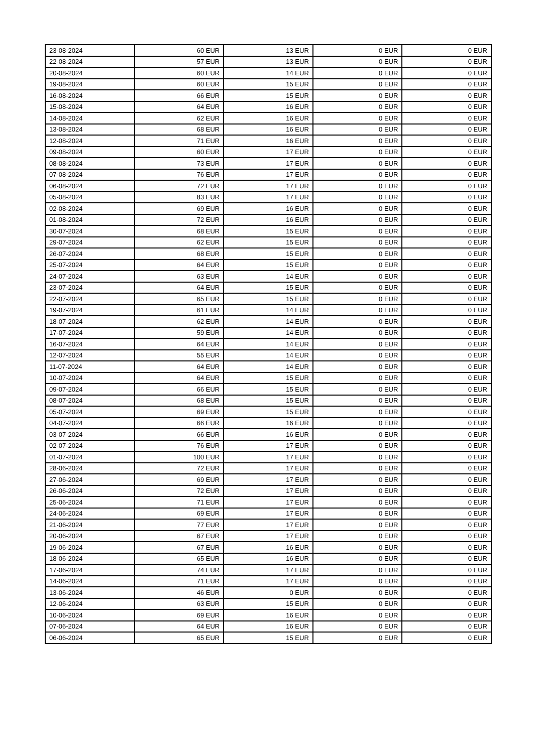| 23-08-2024 | 60 EUR | 13 EUR | 0 EUR | 0 EUR |
| 22-08-2024 | 57 EUR | 13 EUR | 0 EUR | 0 EUR |
| 20-08-2024 | 60 EUR | 14 EUR | 0 EUR | 0 EUR |
| 19-08-2024 | 60 EUR | 15 EUR | 0 EUR | 0 EUR |
| 16-08-2024 | 66 EUR | 15 EUR | 0 EUR | 0 EUR |
| 15-08-2024 | 64 EUR | 16 EUR | 0 EUR | 0 EUR |
| 14-08-2024 | 62 EUR | 16 EUR | 0 EUR | 0 EUR |
| 13-08-2024 | 68 EUR | 16 EUR | 0 EUR | 0 EUR |
| 12-08-2024 | 71 EUR | 16 EUR | 0 EUR | 0 EUR |
| 09-08-2024 | 60 EUR | 17 EUR | 0 EUR | 0 EUR |
| 08-08-2024 | 73 EUR | 17 EUR | 0 EUR | 0 EUR |
| 07-08-2024 | 76 EUR | 17 EUR | 0 EUR | 0 EUR |
| 06-08-2024 | 72 EUR | 17 EUR | 0 EUR | 0 EUR |
| 05-08-2024 | 83 EUR | 17 EUR | 0 EUR | 0 EUR |
| 02-08-2024 | 69 EUR | 16 EUR | 0 EUR | 0 EUR |
| 01-08-2024 | 72 EUR | 16 EUR | 0 EUR | 0 EUR |
| 30-07-2024 | 68 EUR | 15 EUR | 0 EUR | 0 EUR |
| 29-07-2024 | 62 EUR | 15 EUR | 0 EUR | 0 EUR |
| 26-07-2024 | 68 EUR | 15 EUR | 0 EUR | 0 EUR |
| 25-07-2024 | 64 EUR | 15 EUR | 0 EUR | 0 EUR |
| 24-07-2024 | 63 EUR | 14 EUR | 0 EUR | 0 EUR |
| 23-07-2024 | 64 EUR | 15 EUR | 0 EUR | 0 EUR |
| 22-07-2024 | 65 EUR | 15 EUR | 0 EUR | 0 EUR |
| 19-07-2024 | 61 EUR | 14 EUR | 0 EUR | 0 EUR |
| 18-07-2024 | 62 EUR | 14 EUR | 0 EUR | 0 EUR |
| 17-07-2024 | 59 EUR | 14 EUR | 0 EUR | 0 EUR |
| 16-07-2024 | 64 EUR | 14 EUR | 0 EUR | 0 EUR |
| 12-07-2024 | 55 EUR | 14 EUR | 0 EUR | 0 EUR |
| 11-07-2024 | 64 EUR | 14 EUR | 0 EUR | 0 EUR |
| 10-07-2024 | 64 EUR | 15 EUR | 0 EUR | 0 EUR |
| 09-07-2024 | 66 EUR | 15 EUR | 0 EUR | 0 EUR |
| 08-07-2024 | 68 EUR | 15 EUR | 0 EUR | 0 EUR |
| 05-07-2024 | 69 EUR | 15 EUR | 0 EUR | 0 EUR |
| 04-07-2024 | 66 EUR | 16 EUR | 0 EUR | 0 EUR |
| 03-07-2024 | 66 EUR | 16 EUR | 0 EUR | 0 EUR |
| 02-07-2024 | 76 EUR | 17 EUR | 0 EUR | 0 EUR |
| 01-07-2024 | 100 EUR | 17 EUR | 0 EUR | 0 EUR |
| 28-06-2024 | 72 EUR | 17 EUR | 0 EUR | 0 EUR |
| 27-06-2024 | 69 EUR | 17 EUR | 0 EUR | 0 EUR |
| 26-06-2024 | 72 EUR | 17 EUR | 0 EUR | 0 EUR |
| 25-06-2024 | 71 EUR | 17 EUR | 0 EUR | 0 EUR |
| 24-06-2024 | 69 EUR | 17 EUR | 0 EUR | 0 EUR |
| 21-06-2024 | 77 EUR | 17 EUR | 0 EUR | 0 EUR |
| 20-06-2024 | 67 EUR | 17 EUR | 0 EUR | 0 EUR |
| 19-06-2024 | 67 EUR | 16 EUR | 0 EUR | 0 EUR |
| 18-06-2024 | 65 EUR | 16 EUR | 0 EUR | 0 EUR |
| 17-06-2024 | 74 EUR | 17 EUR | 0 EUR | 0 EUR |
| 14-06-2024 | 71 EUR | 17 EUR | 0 EUR | 0 EUR |
| 13-06-2024 | 46 EUR | 0 EUR | 0 EUR | 0 EUR |
| 12-06-2024 | 63 EUR | 15 EUR | 0 EUR | 0 EUR |
| 10-06-2024 | 69 EUR | 16 EUR | 0 EUR | 0 EUR |
| 07-06-2024 | 64 EUR | 16 EUR | 0 EUR | 0 EUR |
| 06-06-2024 | 65 EUR | 15 EUR | 0 EUR | 0 EUR |